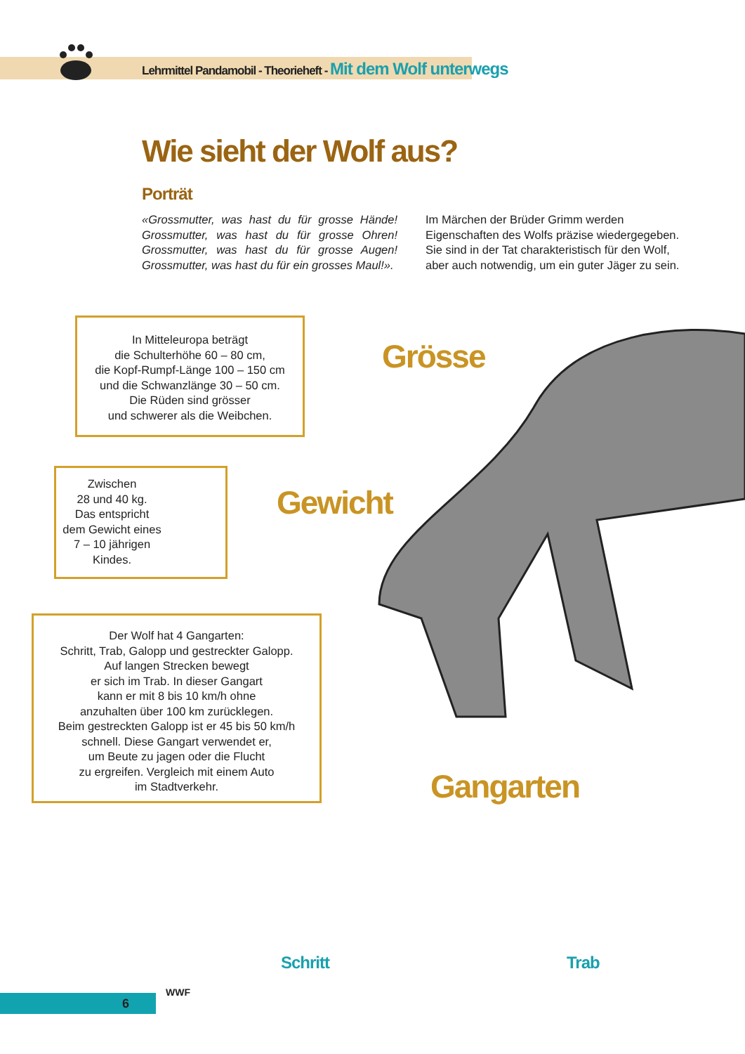Lehrmittel Pandamobil - Theorieheft - Mit dem Wolf unterwegs
Wie sieht der Wolf aus?
Porträt
«Grossmutter, was hast du für grosse Hände! Grossmutter, was hast du für grosse Ohren! Grossmutter, was hast du für grosse Augen! Grossmutter, was hast du für ein grosses Maul!».
Im Märchen der Brüder Grimm werden Eigenschaften des Wolfs präzise wiedergegeben. Sie sind in der Tat charakteristisch für den Wolf, aber auch notwendig, um ein guter Jäger zu sein.
In Mitteleuropa beträgt
die Schulterhöhe 60 – 80 cm,
die Kopf-Rumpf-Länge 100 – 150 cm
und die Schwanzlänge 30 – 50 cm.
Die Rüden sind grösser
und schwerer als die Weibchen.
Grösse
Zwischen
28 und 40 kg.
Das entspricht
dem Gewicht eines
7 – 10 jährigen
Kindes.
Gewicht
Der Wolf hat 4 Gangarten:
Schritt, Trab, Galopp und gestreckter Galopp.
Auf langen Strecken bewegt
er sich im Trab. In dieser Gangart
kann er mit 8 bis 10 km/h ohne
anzuhalten über 100 km zurücklegen.
Beim gestreckten Galopp ist er 45 bis 50 km/h
schnell. Diese Gangart verwendet er,
um Beute zu jagen oder die Flucht
zu ergreifen. Vergleich mit einem Auto
im Stadtverkehr.
Gangarten
Schritt Trab
6
WWF